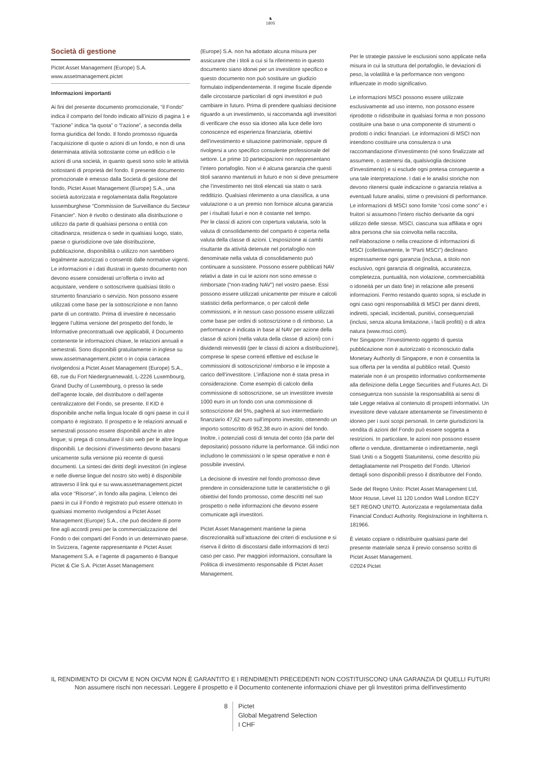♞
1805
Società di gestione
Pictet Asset Management (Europe) S.A.
www.assetmanagement.pictet
Informazioni importanti
Ai fini del presente documento promozionale, “il Fondo” indica il comparto del fondo indicato all’inizio di pagina 1 e “l’azione” indica “la quota” o “l’azione”, a seconda della forma giuridica del fondo. Il fondo promosso riguarda l’acquisizione di quote o azioni di un fondo, e non di una determinata attività sottostante come un edificio o le azioni di una società, in quanto questi sono solo le attività sottostanti di proprietà del fondo. Il presente documento promozionale è emesso dalla Società di gestione del fondo, Pictet Asset Management (Europe) S.A., una società autorizzata e regolamentata dalla Regolatore lussemburghese “Commission de Surveillance du Secteur Financier”. Non è rivolto o destinato alla distribuzione o utilizzo da parte di qualsiasi persona o entità con cittadinanza, residenza o sede in qualsiasi luogo, stato, paese o giurisdizione ove tale distribuzione, pubblicazione, disponibilità o utilizzo non sarebbero legalmente autorizzati o consentiti dalle normative vigenti. Le informazioni e i dati illustrati in questo documento non devono essere considerati un’offerta o invito ad acquistare, vendere o sottoscrivere qualsiasi titolo o strumento finanziario o servizio. Non possono essere utilizzati come base per la sottoscrizione e non fanno parte di un contratto. Prima di investire è necessario leggere l’ultima versione del prospetto del fondo, le Informative precontrattuali ove applicabili, il Documento contenente le informazioni chiave, le relazioni annuali e semestrali. Sono disponibili gratuitamente in inglese su www.assetmanagement.pictet o in copia cartacea rivolgendosi a Pictet Asset Management (Europe) S.A., 6B, rue du Fort Niedergruenewald, L-2226 Luxembourg, Grand Duchy of Luxembourg, o presso la sede dell’agente locale, del distributore o dell’agente centralizzatore del Fondo, se presente. Il KID è disponibile anche nella lingua locale di ogni paese in cui il comparto è registrato. Il prospetto e le relazioni annuali e semestrali possono essere disponibili anche in altre lingue; si prega di consultare il sito web per le altre lingue disponibili. Le decisioni d’investimento devono basarsi unicamente sulla versione più recente di questi documenti. La sintesi dei diritti degli investitori (in inglese e nelle diverse lingue del nostro sito web) è disponibile attraverso il link qui e su www.assetmanagement.pictet alla voce “Risorse”, in fondo alla pagina. L’elenco dei paesi in cui il Fondo è registrato può essere ottenuto in qualsiasi momento rivolgendosi a Pictet Asset Management (Europe) S.A., che può decidere di porre fine agli accordi presi per la commercializzazione del Fondo o dei comparti del Fondo in un determinato paese. In Svizzera, l’agente rappresentante è Pictet Asset Management S.A. e l’agente di pagamento è Banque Pictet & Cie S.A. Pictet Asset Management
(Europe) S.A. non ha adottato alcuna misura per assicurare che i titoli a cui si fa riferimento in questo documento siano idonei per un investitore specifico e questo documento non può sostituire un giudizio formulato indipendentemente. Il regime fiscale dipende dalle circostanze particolari di ogni investitori e può cambiare in futuro. Prima di prendere qualsiasi decisione riguardo a un investimento, si raccomanda agli investitori di verificare che esso sia idoneo alla luce delle loro conoscenze ed esperienza finanziaria, obiettivi dell’investimento e situazione patrimoniale, oppure di rivolgersi a uno specifico consulente professionale del settore. Le prime 10 partecipazioni non rappresentano l’intero portafoglio. Non vi è alcuna garanzia che questi titoli saranno mantenuti in futuro e non si deve presumere che l’investimento nei titoli elencati sia stato o sarà redditizio. Qualsiasi riferimento a una classifica, a una valutazione o a un premio non fornisce alcuna garanzia per i risultati futuri e non è costante nel tempo.
Per le classi di azioni con copertura valutaria, solo la valuta di consolidamento del comparto è coperta nella valuta della classe di azioni. L’esposizione ai cambi risultante da attività detenute nel portafoglio non denominate nella valuta di consolidamento può continuare a sussistere. Possono essere pubblicati NAV relativi a date in cui le azioni non sono emesse o rimborsate (“non-trading NAV”) nel vostro paese. Essi possono essere utilizzati unicamente per misure e calcoli statistici della performance, o per calcoli delle commissioni, e in nessun caso possono essere utilizzati come base per ordini di sottoscrizione o di rimborso. La performance è indicata in base al NAV per azione della classe di azioni (nella valuta della classe di azioni) con i dividendi reinvestiti (per le classi di azioni a distribuzione), comprese le spese correnti effettive ed escluse le commissioni di sottoscrizione/ rimborso e le imposte a carico dell’investitore. L’inflazione non è stata presa in considerazione. Come esempio di calcolo della commissione di sottoscrizione, se un investitore investe 1000 euro in un fondo con una commissione di sottoscrizione del 5%, pagherà al suo intermediario finanziario 47,62 euro sull’importo investito, ottenendo un importo sottoscritto di 952,38 euro in azioni del fondo. Inoltre, i potenziali costi di tenuta del conto (da parte del depositario) possono ridurre la performance. Gli indici non includono le commissioni o le spese operative e non è possibile investirvi.
La decisione di investire nel fondo promosso deve prendere in considerazione tutte le caratteristiche o gli obiettivi del fondo promosso, come descritti nel suo prospetto o nelle informazioni che devono essere comunicate agli investitori.
Pictet Asset Management mantiene la piena discrezionalità sull’attuazione dei criteri di esclusione e si riserva il diritto di discostarsi dalle informazioni di terzi caso per caso. Per maggiori informazioni, consultare la Politica di investimento responsabile di Pictet Asset Management.
Per le strategie passive le esclusioni sono applicate nella misura in cui la struttura del portafoglio, le deviazioni di peso, la volatilità e la performance non vengono influenzate in modo significativo.
Le informazioni MSCI possono essere utilizzate esclusivamente ad uso interno, non possono essere riprodotte o ridistribuite in qualsiasi forma e non possono costituire una base o una componente di strumenti o prodotti o indici finanziari. Le informazioni di MSCI non intendono costituire una consulenza o una raccomandazione d’investimento (né sono finalizzate ad assumere, o astenersi da, qualsivoglia decisione d’investimento) e si esclude ogni pretesa conseguente a una tale interpretazione. I dati e le analisi storiche non devono ritenersi quale indicazione o garanzia relativa a eventuali future analisi, stime o previsioni di performance. Le informazioni di MSCI sono fornite “così come sono” e i fruitori si assumono l’intero rischio derivante da ogni utilizzo delle stesse. MSCI, ciascuna sua affiliata e ogni altra persona che sia coinvolta nella raccolta, nell’elaborazione o nella creazione di informazioni di MSCI (collettivamente, le “Parti MSCI”) declinano espressamente ogni garanzia (inclusa, a titolo non esclusivo, ogni garanzia di originalità, accuratezza, completezza, puntualità, non violazione, commerciabilità o idoneità per un dato fine) in relazione alle presenti informazioni. Fermo restando quanto sopra, si esclude in ogni caso ogni responsabilità di MSCI per danni diretti, indiretti, speciali, incidentali, punitivi, consequenziali (inclusi, senza alcuna limitazione, i facili profitti) o di altra natura (www.msci.com).
Per Singapore: l'investimento oggetto di questa pubblicazione non è autorizzato o riconosciuto dalla Monetary Authority di Singapore, e non è consentita la sua offerta per la vendita al pubblico retail. Questo materiale non è un prospetto informativo conformemente alla definizione della Legge Securities and Futures Act. Di conseguenza non sussiste la responsabilità ai sensi di tale Legge relativa al contenuto di prospetti informativi. Un investitore deve valutare attentamente se l'investimento è idoneo per i suoi scopi personali. In certe giurisdizioni la vendita di azioni del Fondo può essere soggetta a restrizioni. In particolare, le azioni non possono essere offerte o vendute, direttamente o indirettamente, negli Stati Uniti o a Soggetti Statunitensi, come descritto più dettagliatamente nel Prospetto del Fondo. Ulteriori dettagli sono disponibili presso il distributore del Fondo.
Sede del Regno Unito: Pictet Asset Management Ltd, Moor House, Level 11 120 London Wall London EC2Y 5ET REGNO UNITO. Autorizzata e regolamentata dalla Financial Conduct Authority. Registrazione in Inghilterra n. 181966.
È vietato copiare o ridistribuire qualsiasi parte del presente materiale senza il previo consenso scritto di Pictet Asset Management.
©2024 Pictet
IL RENDIMENTO DI OICVM E NON OICVM NON È GARANTITO E I RENDIMENTI PRECEDENTI NON COSTITUISCONO UNA GARANZIA DI QUELLI FUTURI
Non assumere rischi non necessari. Leggere il prospetto e il Documento contenente informazioni chiave per gli Investitori prima dell'investimento
8
Pictet
Global Megatrend Selection
I CHF